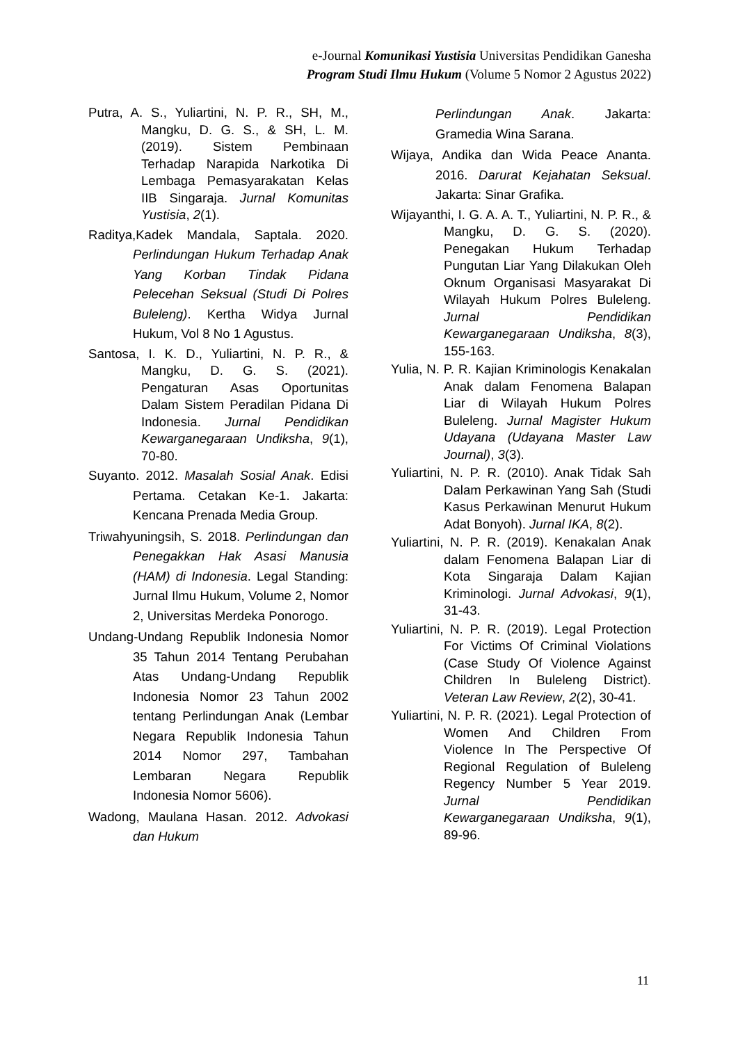e-Journal Komunikasi Yustisia Universitas Pendidikan Ganesha
Program Studi Ilmu Hukum (Volume 5 Nomor 2 Agustus 2022)
Putra, A. S., Yuliartini, N. P. R., SH, M., Mangku, D. G. S., & SH, L. M. (2019). Sistem Pembinaan Terhadap Narapida Narkotika Di Lembaga Pemasyarakatan Kelas IIB Singaraja. Jurnal Komunitas Yustisia, 2(1).
Raditya,Kadek Mandala, Saptala. 2020. Perlindungan Hukum Terhadap Anak Yang Korban Tindak Pidana Pelecehan Seksual (Studi Di Polres Buleleng). Kertha Widya Jurnal Hukum, Vol 8 No 1 Agustus.
Santosa, I. K. D., Yuliartini, N. P. R., & Mangku, D. G. S. (2021). Pengaturan Asas Oportunitas Dalam Sistem Peradilan Pidana Di Indonesia. Jurnal Pendidikan Kewarganegaraan Undiksha, 9(1), 70-80.
Suyanto. 2012. Masalah Sosial Anak. Edisi Pertama. Cetakan Ke-1. Jakarta: Kencana Prenada Media Group.
Triwahyuningsih, S. 2018. Perlindungan dan Penegakkan Hak Asasi Manusia (HAM) di Indonesia. Legal Standing: Jurnal Ilmu Hukum, Volume 2, Nomor 2, Universitas Merdeka Ponorogo.
Undang-Undang Republik Indonesia Nomor 35 Tahun 2014 Tentang Perubahan Atas Undang-Undang Republik Indonesia Nomor 23 Tahun 2002 tentang Perlindungan Anak (Lembar Negara Republik Indonesia Tahun 2014 Nomor 297, Tambahan Lembaran Negara Republik Indonesia Nomor 5606).
Wadong, Maulana Hasan. 2012. Advokasi dan Hukum
Perlindungan Anak. Jakarta: Gramedia Wina Sarana.
Wijaya, Andika dan Wida Peace Ananta. 2016. Darurat Kejahatan Seksual. Jakarta: Sinar Grafika.
Wijayanthi, I. G. A. A. T., Yuliartini, N. P. R., & Mangku, D. G. S. (2020). Penegakan Hukum Terhadap Pungutan Liar Yang Dilakukan Oleh Oknum Organisasi Masyarakat Di Wilayah Hukum Polres Buleleng. Jurnal Pendidikan Kewarganegaraan Undiksha, 8(3), 155-163.
Yulia, N. P. R. Kajian Kriminologis Kenakalan Anak dalam Fenomena Balapan Liar di Wilayah Hukum Polres Buleleng. Jurnal Magister Hukum Udayana (Udayana Master Law Journal), 3(3).
Yuliartini, N. P. R. (2010). Anak Tidak Sah Dalam Perkawinan Yang Sah (Studi Kasus Perkawinan Menurut Hukum Adat Bonyoh). Jurnal IKA, 8(2).
Yuliartini, N. P. R. (2019). Kenakalan Anak dalam Fenomena Balapan Liar di Kota Singaraja Dalam Kajian Kriminologi. Jurnal Advokasi, 9(1), 31-43.
Yuliartini, N. P. R. (2019). Legal Protection For Victims Of Criminal Violations (Case Study Of Violence Against Children In Buleleng District). Veteran Law Review, 2(2), 30-41.
Yuliartini, N. P. R. (2021). Legal Protection of Women And Children From Violence In The Perspective Of Regional Regulation of Buleleng Regency Number 5 Year 2019. Jurnal Pendidikan Kewarganegaraan Undiksha, 9(1), 89-96.
11